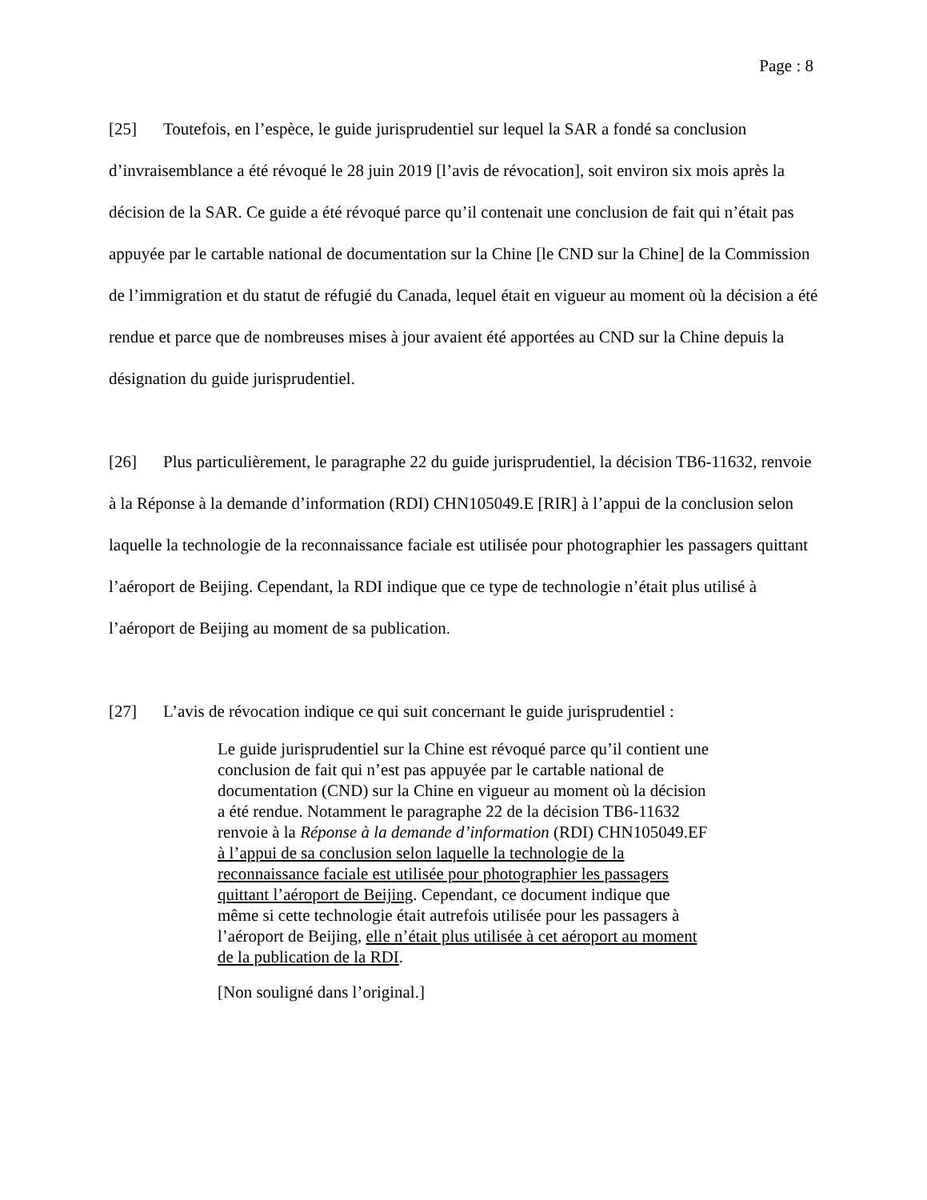Page : 8
[25] Toutefois, en l’espèce, le guide jurisprudentiel sur lequel la SAR a fondé sa conclusion d’invraisemblance a été révoqué le 28 juin 2019 [l’avis de révocation], soit environ six mois après la décision de la SAR. Ce guide a été révoqué parce qu’il contenait une conclusion de fait qui n’était pas appuyée par le cartable national de documentation sur la Chine [le CND sur la Chine] de la Commission de l’immigration et du statut de réfugié du Canada, lequel était en vigueur au moment où la décision a été rendue et parce que de nombreuses mises à jour avaient été apportées au CND sur la Chine depuis la désignation du guide jurisprudentiel.
[26] Plus particulièrement, le paragraphe 22 du guide jurisprudentiel, la décision TB6-11632, renvoie à la Réponse à la demande d’information (RDI) CHN105049.E [RIR] à l’appui de la conclusion selon laquelle la technologie de la reconnaissance faciale est utilisée pour photographier les passagers quittant l’aéroport de Beijing. Cependant, la RDI indique que ce type de technologie n’était plus utilisé à l’aéroport de Beijing au moment de sa publication.
[27] L’avis de révocation indique ce qui suit concernant le guide jurisprudentiel :
Le guide jurisprudentiel sur la Chine est révoqué parce qu’il contient une conclusion de fait qui n’est pas appuyée par le cartable national de documentation (CND) sur la Chine en vigueur au moment où la décision a été rendue. Notamment le paragraphe 22 de la décision TB6-11632 renvoie à la Réponse à la demande d’information (RDI) CHN105049.EF à l’appui de sa conclusion selon laquelle la technologie de la reconnaissance faciale est utilisée pour photographier les passagers quittant l’aéroport de Beijing. Cependant, ce document indique que même si cette technologie était autrefois utilisée pour les passagers à l’aéroport de Beijing, elle n’était plus utilisée à cet aéroport au moment de la publication de la RDI.
[Non souligné dans l’original.]